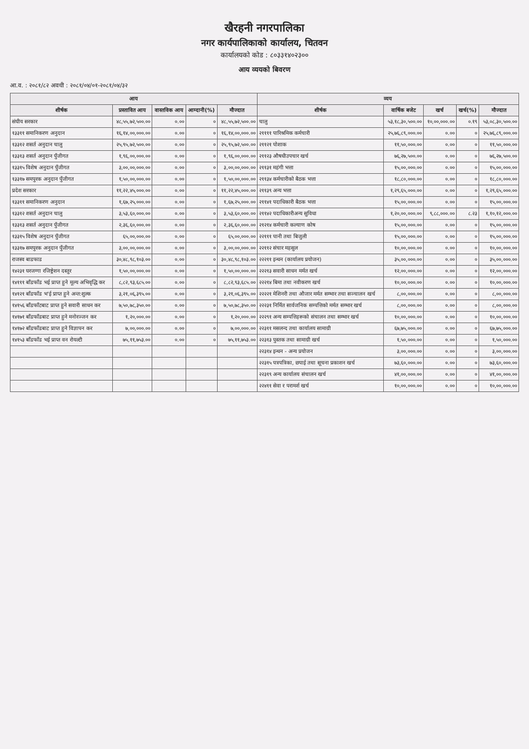खैरहनी नगरपालिका
नगर कार्यपालिकाको कार्यालय, चितवन
कार्यालयको कोड : ८०३३१४०२३००
आय व्ययको बिवरण
आ.व. : २०८१/८२ अवधी : २०८१/०४/०१-२०८१/०४/३२
| आय | | | | | व्यय | | | | |
| --- | --- | --- | --- | --- | --- | --- | --- | --- | --- |
| शीर्षक | प्रस्तावित आय | वास्तविक आय | आम्दानी(%) | मौज्दात | शीर्षक | वार्षिक बजेट | खर्च | खर्च(%) | मौज्दात |
| संघीय सरकार | ४८,५५,७२,५००.०० | ०.०० | ० | ४८,५५,७२,५००.०० | चालु | ५३,१८,३०,५००.०० | १०,००,०००.०० | ०.१९ | ५३,०८,३०,५००.०० |
| १३३११ समानिकरण अनुदान | १६,१४,००,०००.०० | ०.०० | ० | १६,१४,००,०००.०० | २११११ पारिश्रमिक कर्मचारी | २५,७६,८९,०००.०० | ०.०० | ० | २५,७६,८९,०००.०० |
| १३३१२ शसर्त अनुदान चालु | २५,९५,७२,५००.०० | ०.०० | ० | २५,९५,७२,५००.०० | २११२१ पोशाक | ११,५०,०००.०० | ०.०० | ० | ११,५०,०००.०० |
| १३३१३ शसर्त अनुदान पुँजीगत | १,९६,००,०००.०० | ०.०० | ० | १,९६,००,०००.०० | २११२३ औषधीउपचार खर्च | ७६,२७,५००.०० | ०.०० | ० | ७६,२७,५००.०० |
| १३३१५ विशेष अनुदान पुँजीगत | ३,००,००,०००.०० | ०.०० | ० | ३,००,००,०००.०० | २११३१ महंगी भत्ता | १५,००,०००.०० | ०.०० | ० | १५,००,०००.०० |
| १३३१७ समपुरक अनुदान पुँजीगत | १,५०,००,०००.०० | ०.०० | ० | १,५०,००,०००.०० | २११३४ कर्मचारीको बैठक भत्ता | १८,८०,०००.०० | ०.०० | ० | १८,८०,०००.०० |
| प्रदेश सरकार | ११,२२,४५,०००.०० | ०.०० | ० | ११,२२,४५,०००.०० | २११३९ अन्य भत्ता | १,२९,६५,०००.०० | ०.०० | ० | १,२९,६५,०००.०० |
| १३३११ समानिकरण अनुदान | १,६७,२५,०००.०० | ०.०० | ० | १,६७,२५,०००.०० | २११४१ पदाधिकारी बैठक भत्ता | १५,००,०००.०० | ०.०० | ० | १५,००,०००.०० |
| १३३१२ शसर्त अनुदान चालु | ३,५३,६०,०००.०० | ०.०० | ० | ३,५३,६०,०००.०० | २११४२ पदाधिकारीअन्य सुविधा | १,२०,००,०००.०० | ९,८८,०००.०० | ८.२३ | १,१०,१२,०००.०० |
| १३३१३ शसर्त अनुदान पुँजीगत | २,३६,६०,०००.०० | ०.०० | ० | २,३६,६०,०००.०० | २१२१४ कर्मचारी कल्याण कोष | १५,००,०००.०० | ०.०० | ० | १५,००,०००.०० |
| १३३१५ विशेष अनुदान पुँजीगत | ६५,००,०००.०० | ०.०० | ० | ६५,००,०००.०० | २२१११ पानी तथा बिजुली | १५,००,०००.०० | ०.०० | ० | १५,००,०००.०० |
| १३३१७ समपुरक अनुदान पुँजीगत | ३,००,००,०००.०० | ०.०० | ० | ३,००,००,०००.०० | २२११२ संचार महसुल | १०,००,०००.०० | ०.०० | ० | १०,००,०००.०० |
| राजस्व बाडफाड | ३०,४८,९८,१०३.०० | ०.०० | ० | ३०,४८,९८,१०३.०० | २२२११ इन्धन (कार्यालय प्रयोजन) | ३५,००,०००.०० | ०.०० | ० | ३५,००,०००.०० |
| १४२३१ घरजग्गा रजिष्ट्रेशन दस्तुर | १,५०,००,०००.०० | ०.०० | ० | १,५०,००,०००.०० | २२२१३ सवारी साधन मर्मत खर्च | १२,००,०००.०० | ०.०० | ० | १२,००,०००.०० |
| १४१११ बाँडफाँड भई प्राप्त हुने मूल्य अभिवृद्धि कर | ८,८२,९३,६८५.०० | ०.०० | ० | ८,८२,९३,६८५.०० | २२२१४ बिमा तथा नवीकरण खर्च | १०,००,०००.०० | ०.०० | ० | १०,००,०००.०० |
| १४१२१ बाँडफाँड भ'ई प्राप्त हुने अन्त:शुल्क | ३,२१,०६,३९५.०० | ०.०० | ० | ३,२१,०६,३९५.०० | २२२२१ मेशिनरी तथा औजार मर्मत सम्भार तथा सञ्चालन खर्च | ८,००,०००.०० | ०.०० | ० | ८,००,०००.०० |
| १४१५६ बाँडफाँटबाट प्राप्त हुने सवारी साधन कर | ७,५०,७८,३५०.०० | ०.०० | ० | ७,५०,७८,३५०.०० | २२२३१ निर्मित सार्वजनिक सम्पत्तिको मर्मत सम्भार खर्च | ८,००,०००.०० | ०.०० | ० | ८,००,०००.०० |
| १४१७१ बाँडफाँडबाट प्राप्त हुने मनोरञ्जन कर | १,२०,०००.०० | ०.०० | ० | १,२०,०००.०० | २२२९१ अन्य सम्पत्तिहरूको संचालन तथा सम्भार खर्च | १०,००,०००.०० | ०.०० | ० | १०,००,०००.०० |
| १४१७२ बाँडफाँडबाट प्राप्त हुने विज्ञापन कर | ७,००,०००.०० | ०.०० | ० | ७,००,०००.०० | २२३११ मसलन्द तथा कार्यालय सामाग्री | ६७,७५,०००.०० | ०.०० | ० | ६७,७५,०००.०० |
| १४१५३ बाँडफाँड भई प्राप्त वन रोयल्टी | ७५,११,७५३.०० | ०.०० | ० | ७५,११,७५३.०० | २२३१३ पुस्तक तथा सामाग्री खर्च | १,५०,०००.०० | ०.०० | ० | १,५०,०००.०० |
| | | | | | २२३१४ इन्धन - अन्य प्रयोजन | ३,००,०००.०० | ०.०० | ० | ३,००,०००.०० |
| | | | | | २२३१५ पत्रपत्रिका, छपाई तथा सूचना प्रकाशन खर्च | ७३,६०,०००.०० | ०.०० | ० | ७३,६०,०००.०० |
| | | | | | २२३१९ अन्य कार्यालय संचालन खर्च | ४१,००,०००.०० | ०.०० | ० | ४१,००,०००.०० |
| | | | | | २२४११ सेवा र परामर्श खर्च | १०,००,०००.०० | ०.०० | ० | १०,००,०००.०० |